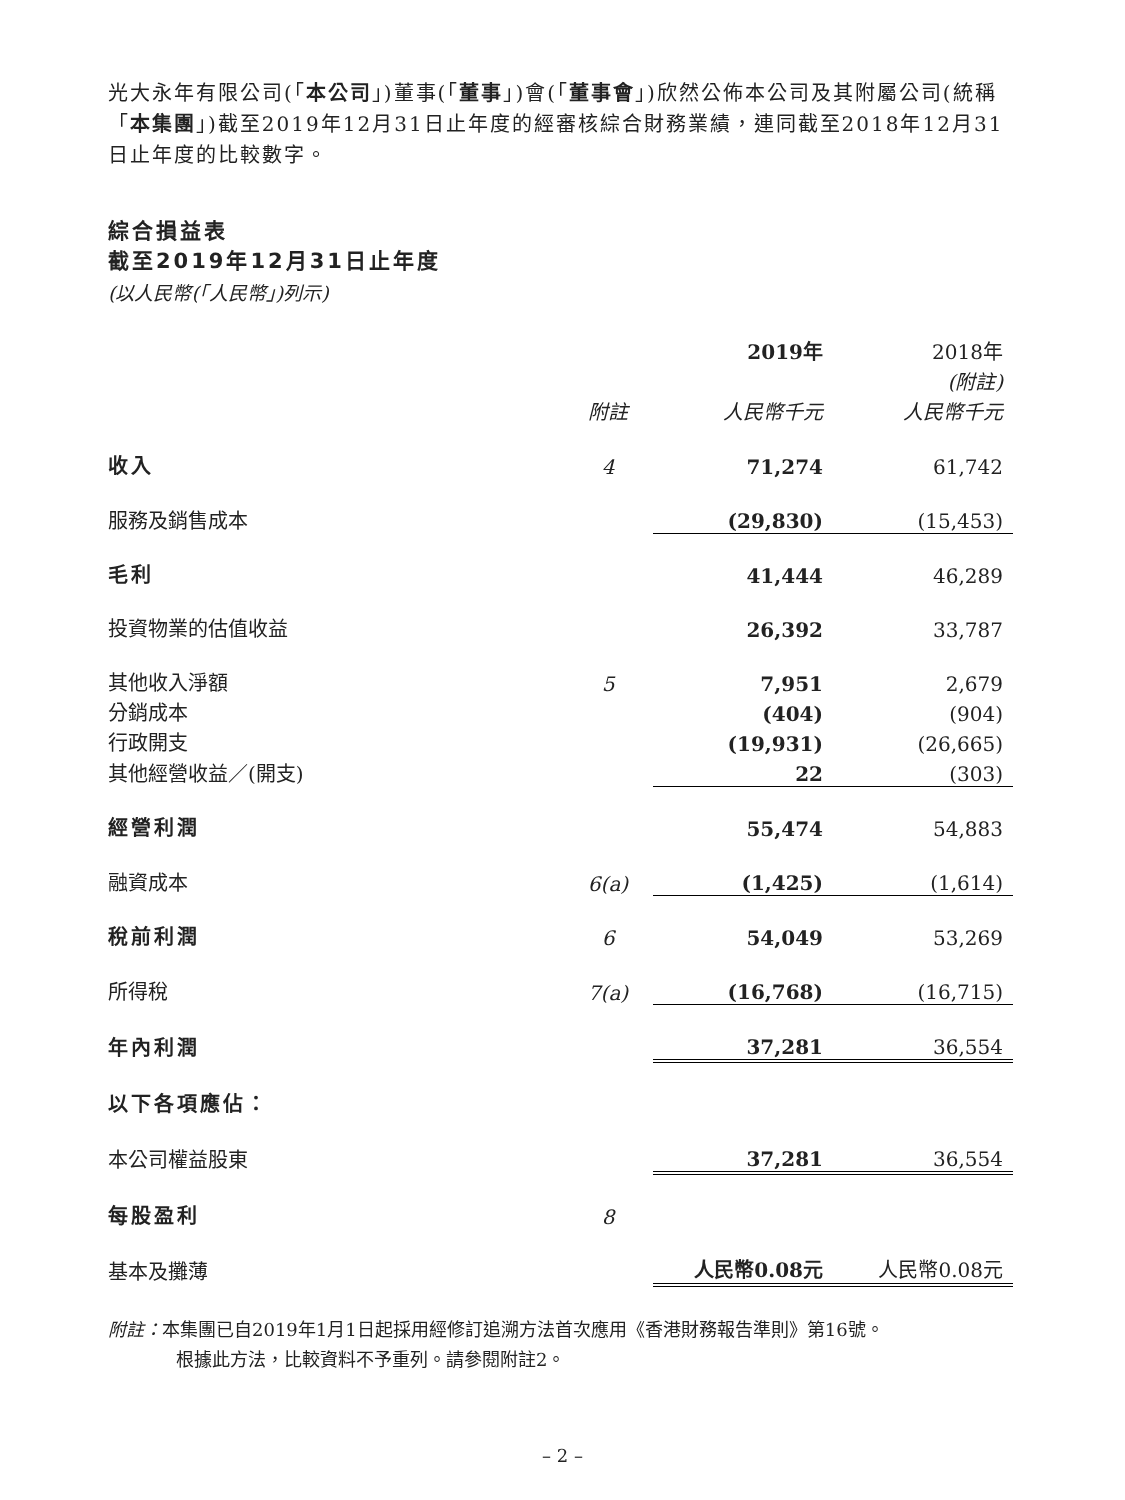光大永年有限公司(「本公司」)董事(「董事」)會(「董事會」)欣然公佈本公司及其附屬公司(統稱「本集團」)截至2019年12月31日止年度的經審核綜合財務業績，連同截至2018年12月31日止年度的比較數字。
綜合損益表
截至2019年12月31日止年度
(以人民幣(「人民幣」)列示)
| | | 2019年 | 2018年 |
| | | | (附註) |
| | 附註 | 人民幣千元 | 人民幣千元 |
| 收入 | 4 | 71,274 | 61,742 |
| 服務及銷售成本 | | (29,830) | (15,453) |
| 毛利 | | 41,444 | 46,289 |
| 投資物業的估值收益 | | 26,392 | 33,787 |
| 其他收入淨額 | 5 | 7,951 | 2,679 |
| 分銷成本 | | (404) | (904) |
| 行政開支 | | (19,931) | (26,665) |
| 其他經營收益／(開支) | | 22 | (303) |
| 經營利潤 | | 55,474 | 54,883 |
| 融資成本 | 6(a) | (1,425) | (1,614) |
| 稅前利潤 | 6 | 54,049 | 53,269 |
| 所得稅 | 7(a) | (16,768) | (16,715) |
| 年內利潤 | | 37,281 | 36,554 |
| 以下各項應佔： | | | |
| 本公司權益股東 | | 37,281 | 36,554 |
| 每股盈利 | 8 | | |
| 基本及攤薄 | | 人民幣0.08元 | 人民幣0.08元 |
附註：本集團已自2019年1月1日起採用經修訂追溯方法首次應用《香港財務報告準則》第16號。
根據此方法，比較資料不予重列。請參閱附註2。
– 2 –